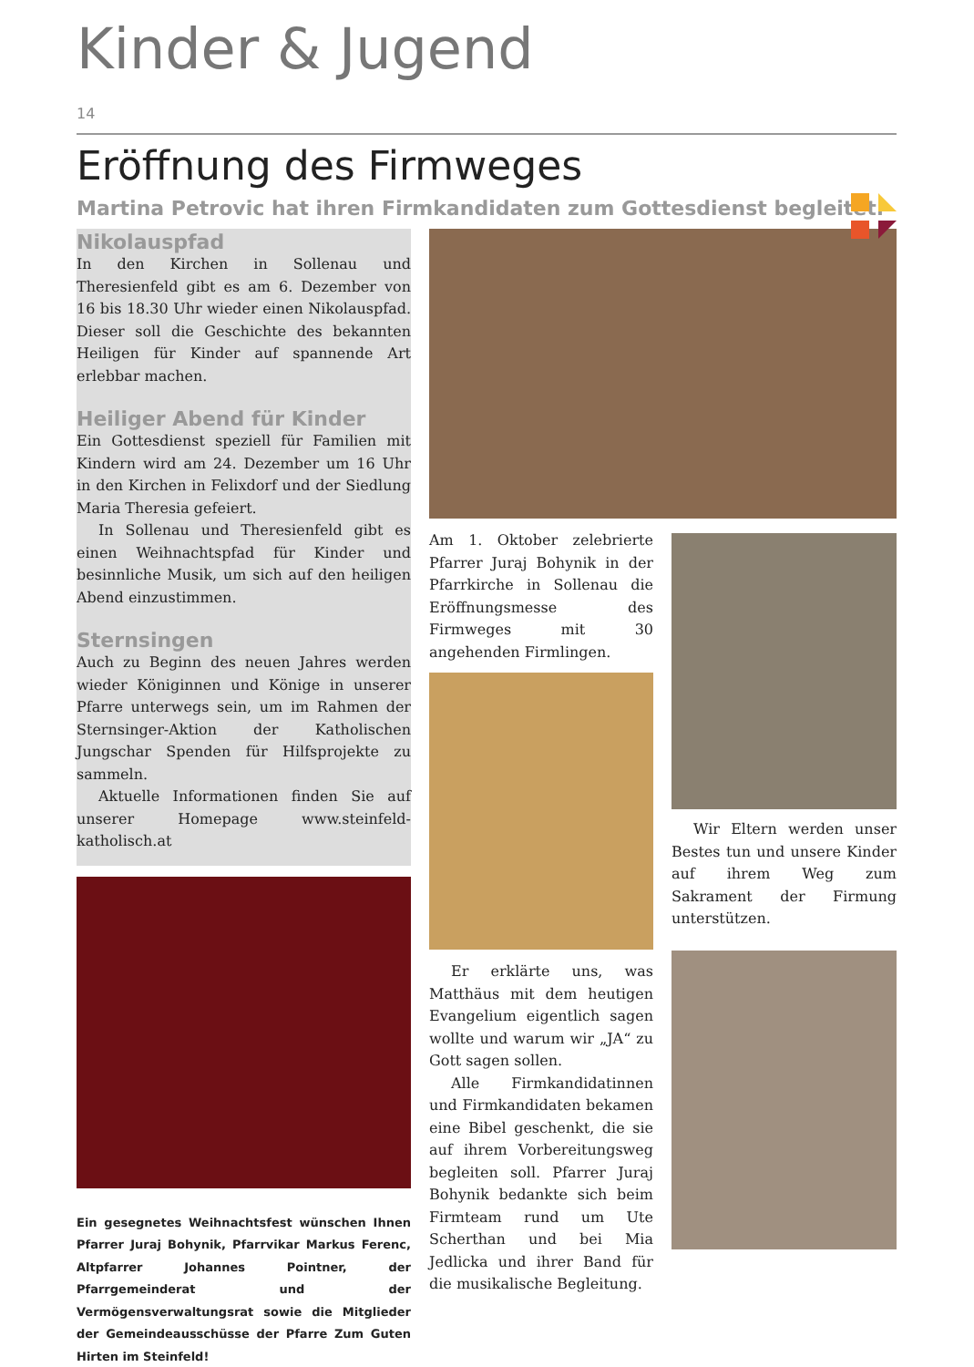Kinder & Jugend
14
Eröffnung des Firmweges
Martina Petrovic hat ihren Firmkandidaten zum Gottesdienst begleitet.
Nikolauspfad
In den Kirchen in Sollenau und Theresienfeld gibt es am 6. Dezember von 16 bis 18.30 Uhr wieder einen Nikolauspfad. Dieser soll die Geschichte des bekannten Heiligen für Kinder auf spannende Art erlebbar machen.
Heiliger Abend für Kinder
Ein Gottesdienst speziell für Familien mit Kindern wird am 24. Dezember um 16 Uhr in den Kirchen in Felixdorf und der Siedlung Maria Theresia gefeiert.
In Sollenau und Theresienfeld gibt es einen Weihnachtspfad für Kinder und besinnliche Musik, um sich auf den heiligen Abend einzustimmen.
Sternsingen
Auch zu Beginn des neuen Jahres werden wieder Königinnen und Könige in unserer Pfarre unterwegs sein, um im Rahmen der Sternsinger-Aktion der Katholischen Jungschar Spenden für Hilfsprojekte zu sammeln.
Aktuelle Informationen finden Sie auf unserer Homepage www.steinfeld-katholisch.at
Ein gesegnetes Weihnachtsfest wünschen Ihnen Pfarrer Juraj Bohynik, Pfarrvikar Markus Ferenc, Altpfarrer Johannes Pointner, der Pfarrgemeinderat und der Vermögensverwaltungsrat sowie die Mitglieder der Gemeindeausschüsse der Pfarre Zum Guten Hirten im Steinfeld!
Am 1. Oktober zelebrierte Pfarrer Juraj Bohynik in der Pfarrkirche in Sollenau die Eröffnungsmesse des Firmweges mit 30 angehenden Firmlingen.
Er erklärte uns, was Matthäus mit dem heutigen Evangelium eigentlich sagen wollte und warum wir „JA“ zu Gott sagen sollen.
Alle Firmkandidatinnen und Firmkandidaten bekamen eine Bibel geschenkt, die sie auf ihrem Vorbereitungsweg begleiten soll. Pfarrer Juraj Bohynik bedankte sich beim Firmteam rund um Ute Scherthan und bei Mia Jedlicka und ihrer Band für die musikalische Begleitung.
Wir Eltern werden unser Bestes tun und unsere Kinder auf ihrem Weg zum Sakrament der Firmung unterstützen.